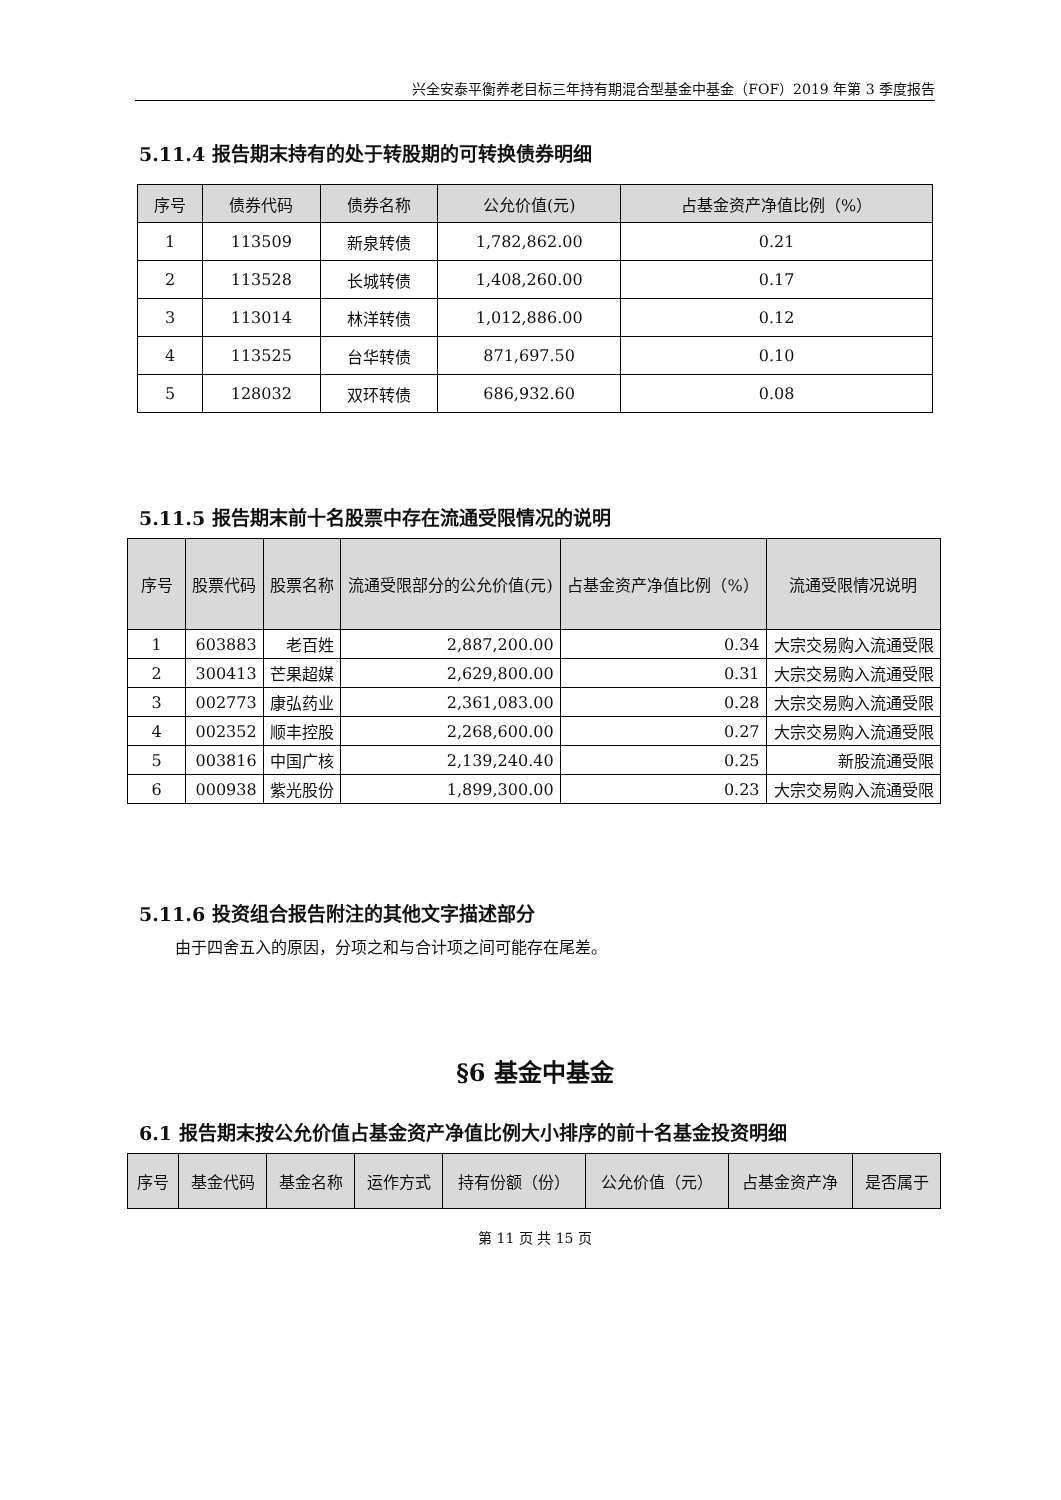兴全安泰平衡养老目标三年持有期混合型基金中基金（FOF）2019 年第 3 季度报告
5.11.4 报告期末持有的处于转股期的可转换债券明细
| 序号 | 债券代码 | 债券名称 | 公允价值(元) | 占基金资产净值比例（%） |
| --- | --- | --- | --- | --- |
| 1 | 113509 | 新泉转债 | 1,782,862.00 | 0.21 |
| 2 | 113528 | 长城转债 | 1,408,260.00 | 0.17 |
| 3 | 113014 | 林洋转债 | 1,012,886.00 | 0.12 |
| 4 | 113525 | 台华转债 | 871,697.50 | 0.10 |
| 5 | 128032 | 双环转债 | 686,932.60 | 0.08 |
5.11.5 报告期末前十名股票中存在流通受限情况的说明
| 序号 | 股票代码 | 股票名称 | 流通受限部分的公允价值(元) | 占基金资产净值比例（%） | 流通受限情况说明 |
| --- | --- | --- | --- | --- | --- |
| 1 | 603883 | 老百姓 | 2,887,200.00 | 0.34 | 大宗交易购入流通受限 |
| 2 | 300413 | 芒果超媒 | 2,629,800.00 | 0.31 | 大宗交易购入流通受限 |
| 3 | 002773 | 康弘药业 | 2,361,083.00 | 0.28 | 大宗交易购入流通受限 |
| 4 | 002352 | 顺丰控股 | 2,268,600.00 | 0.27 | 大宗交易购入流通受限 |
| 5 | 003816 | 中国广核 | 2,139,240.40 | 0.25 | 新股流通受限 |
| 6 | 000938 | 紫光股份 | 1,899,300.00 | 0.23 | 大宗交易购入流通受限 |
5.11.6 投资组合报告附注的其他文字描述部分
由于四舍五入的原因，分项之和与合计项之间可能存在尾差。
§6 基金中基金
6.1 报告期末按公允价值占基金资产净值比例大小排序的前十名基金投资明细
| 序号 | 基金代码 | 基金名称 | 运作方式 | 持有份额（份） | 公允价值（元） | 占基金资产净 | 是否属于 |
| --- | --- | --- | --- | --- | --- | --- | --- |
第 11 页 共 15 页